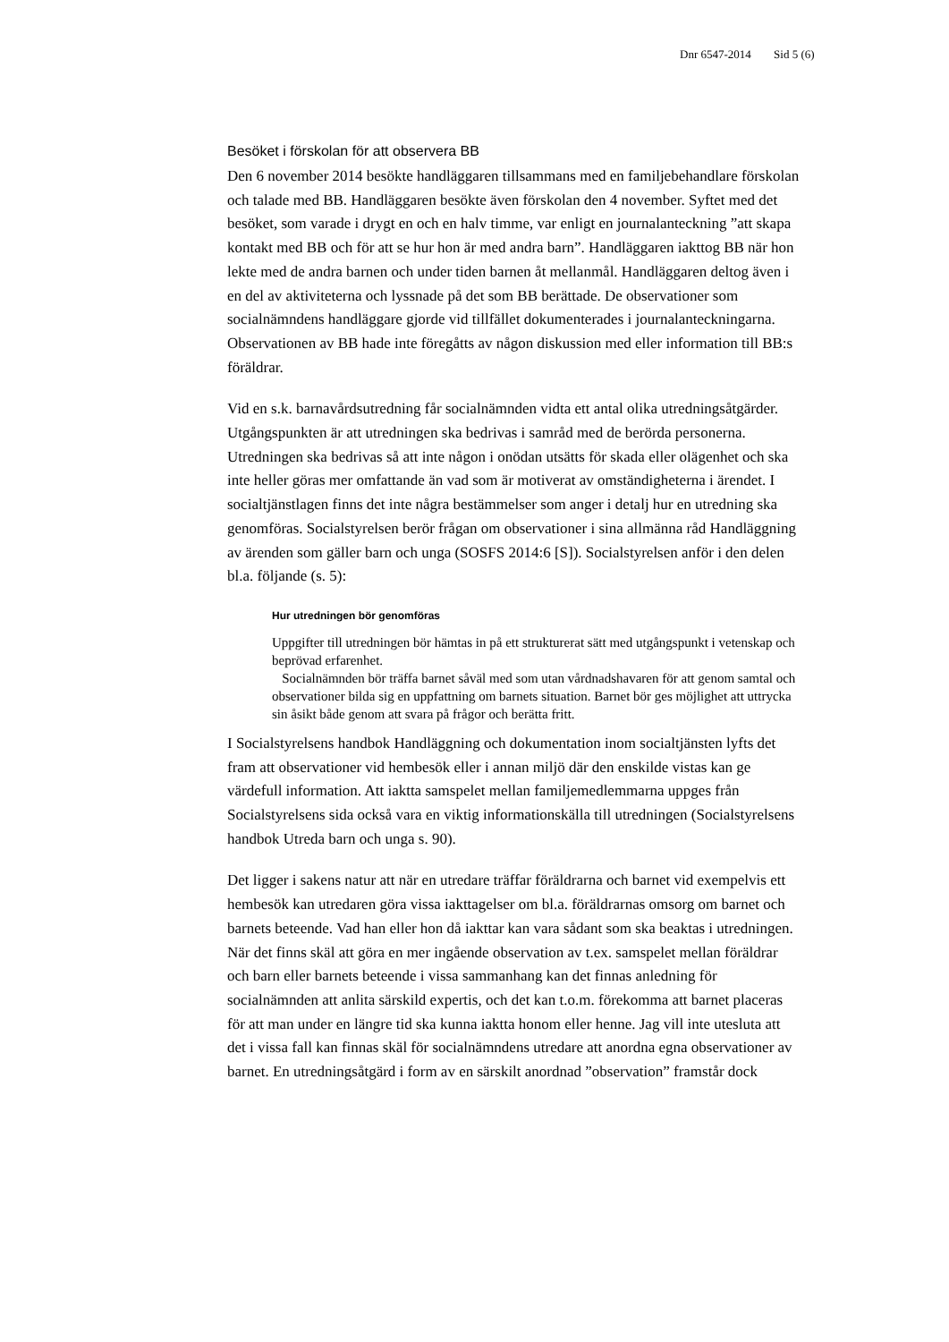Dnr 6547-2014 Sid 5 (6)
Besöket i förskolan för att observera BB
Den 6 november 2014 besökte handläggaren tillsammans med en familjebehandlare förskolan och talade med BB. Handläggaren besökte även förskolan den 4 november. Syftet med det besöket, som varade i drygt en och en halv timme, var enligt en journalanteckning ”att skapa kontakt med BB och för att se hur hon är med andra barn”. Handläggaren iakttog BB när hon lekte med de andra barnen och under tiden barnen åt mellanmål. Handläggaren deltog även i en del av aktiviteterna och lyssnade på det som BB berättade. De observationer som socialnämndens handläggare gjorde vid tillfället dokumenterades i journalanteckningarna. Observationen av BB hade inte föregåtts av någon diskussion med eller information till BB:s föräldrar.
Vid en s.k. barnavårdsutredning får socialnämnden vidta ett antal olika utredningsåtgärder. Utgångspunkten är att utredningen ska bedrivas i samråd med de berörda personerna. Utredningen ska bedrivas så att inte någon i onödan utsätts för skada eller olägenhet och ska inte heller göras mer omfattande än vad som är motiverat av omständigheterna i ärendet. I socialtjänstlagen finns det inte några bestämmelser som anger i detalj hur en utredning ska genomföras. Socialstyrelsen berör frågan om observationer i sina allmänna råd Handläggning av ärenden som gäller barn och unga (SOSFS 2014:6 [S]). Socialstyrelsen anför i den delen bl.a. följande (s. 5):
Hur utredningen bör genomföras
Uppgifter till utredningen bör hämtas in på ett strukturerat sätt med utgångspunkt i vetenskap och beprövad erfarenhet.
Socialnämnden bör träffa barnet såväl med som utan vårdnadshavaren för att genom samtal och observationer bilda sig en uppfattning om barnets situation. Barnet bör ges möjlighet att uttrycka sin åsikt både genom att svara på frågor och berätta fritt.
I Socialstyrelsens handbok Handläggning och dokumentation inom socialtjänsten lyfts det fram att observationer vid hembesök eller i annan miljö där den enskilde vistas kan ge värdefull information. Att iaktta samspelet mellan familjemedlemmarna uppges från Socialstyrelsens sida också vara en viktig informationskälla till utredningen (Socialstyrelsens handbok Utreda barn och unga s. 90).
Det ligger i sakens natur att när en utredare träffar föräldrarna och barnet vid exempelvis ett hembesök kan utredaren göra vissa iakttagelser om bl.a. föräldrarnas omsorg om barnet och barnets beteende. Vad han eller hon då iakttar kan vara sådant som ska beaktas i utredningen. När det finns skäl att göra en mer ingående observation av t.ex. samspelet mellan föräldrar och barn eller barnets beteende i vissa sammanhang kan det finnas anledning för socialnämnden att anlita särskild expertis, och det kan t.o.m. förekomma att barnet placeras för att man under en längre tid ska kunna iaktta honom eller henne. Jag vill inte utesluta att det i vissa fall kan finnas skäl för socialnämndens utredare att anordna egna observationer av barnet. En utredningsåtgärd i form av en särskilt anordnad ”observation” framstår dock